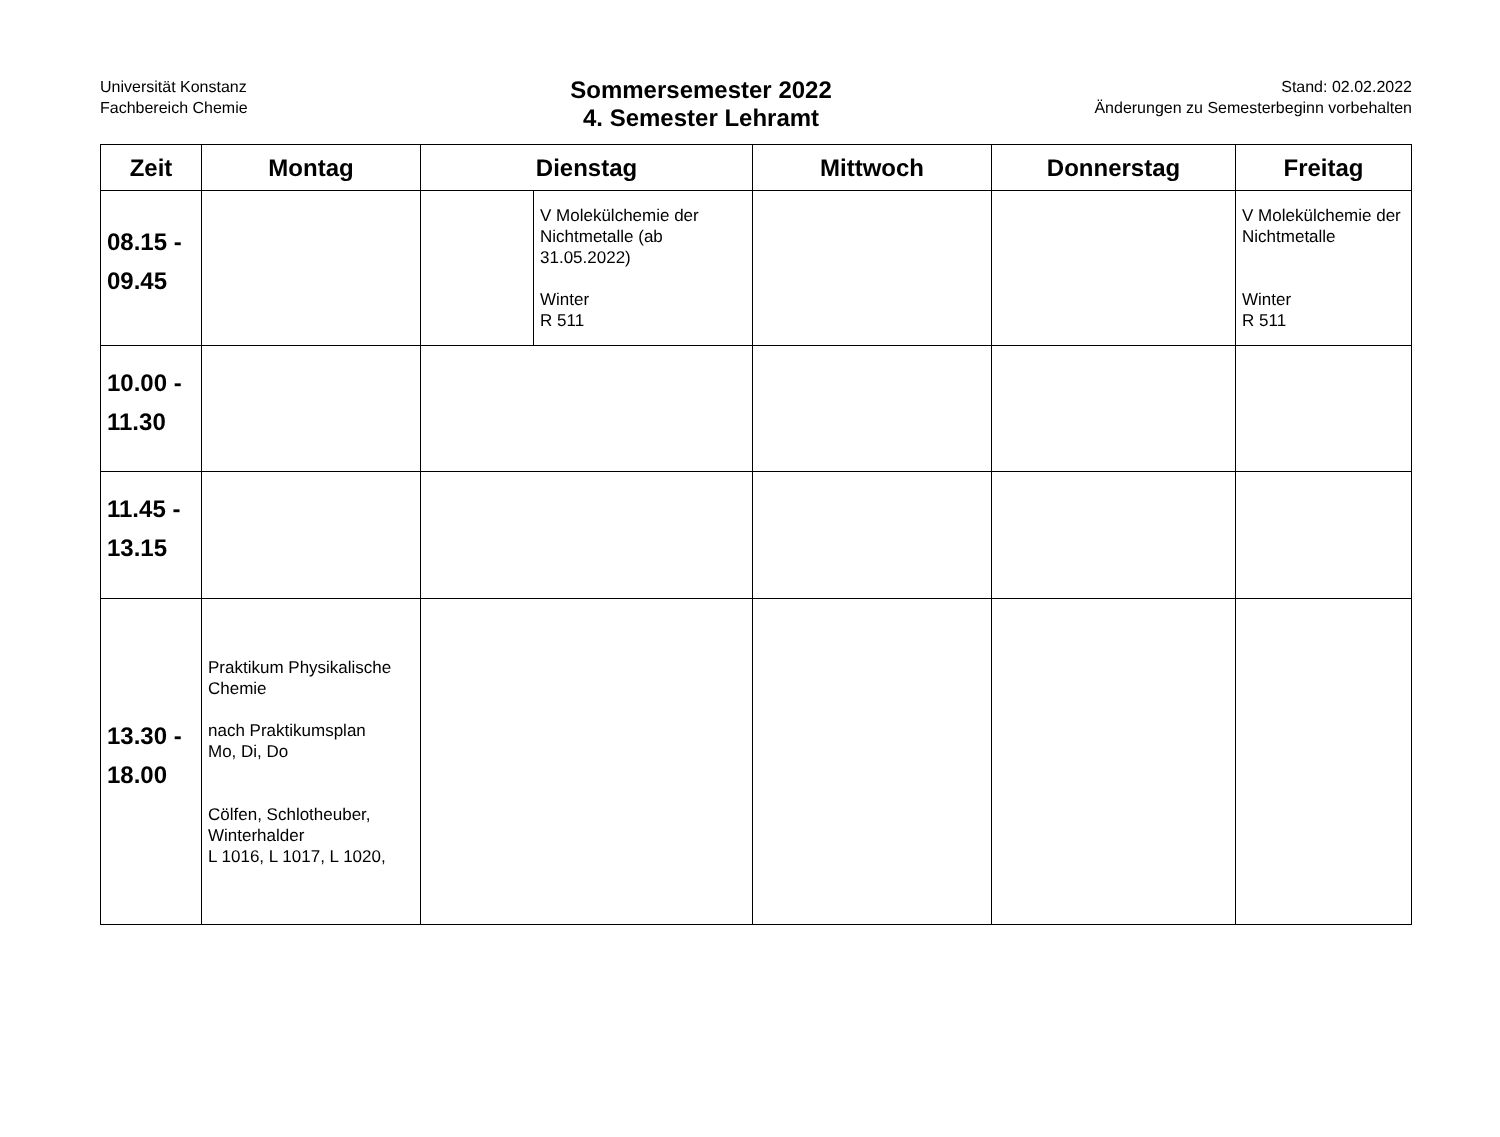Universität Konstanz
Fachbereich Chemie
Sommersemester 2022
4. Semester Lehramt
Stand: 02.02.2022
Änderungen zu Semesterbeginn vorbehalten
| Zeit | Montag | Dienstag | | Mittwoch | Donnerstag | Freitag |
| --- | --- | --- | --- | --- | --- | --- |
| 08.15 - 09.45 | | | V Molekülchemie der Nichtmetalle (ab 31.05.2022) Winter R 511 | | | V Molekülchemie der Nichtmetalle Winter R 511 |
| 10.00 - 11.30 | | | | | | |
| 11.45 - 13.15 | | | | | | |
| 13.30 - 18.00 | Praktikum Physikalische Chemie nach Praktikumsplan Mo, Di, Do Cölfen, Schlotheuber, Winterhalder L 1016, L 1017, L 1020, | | | | | |